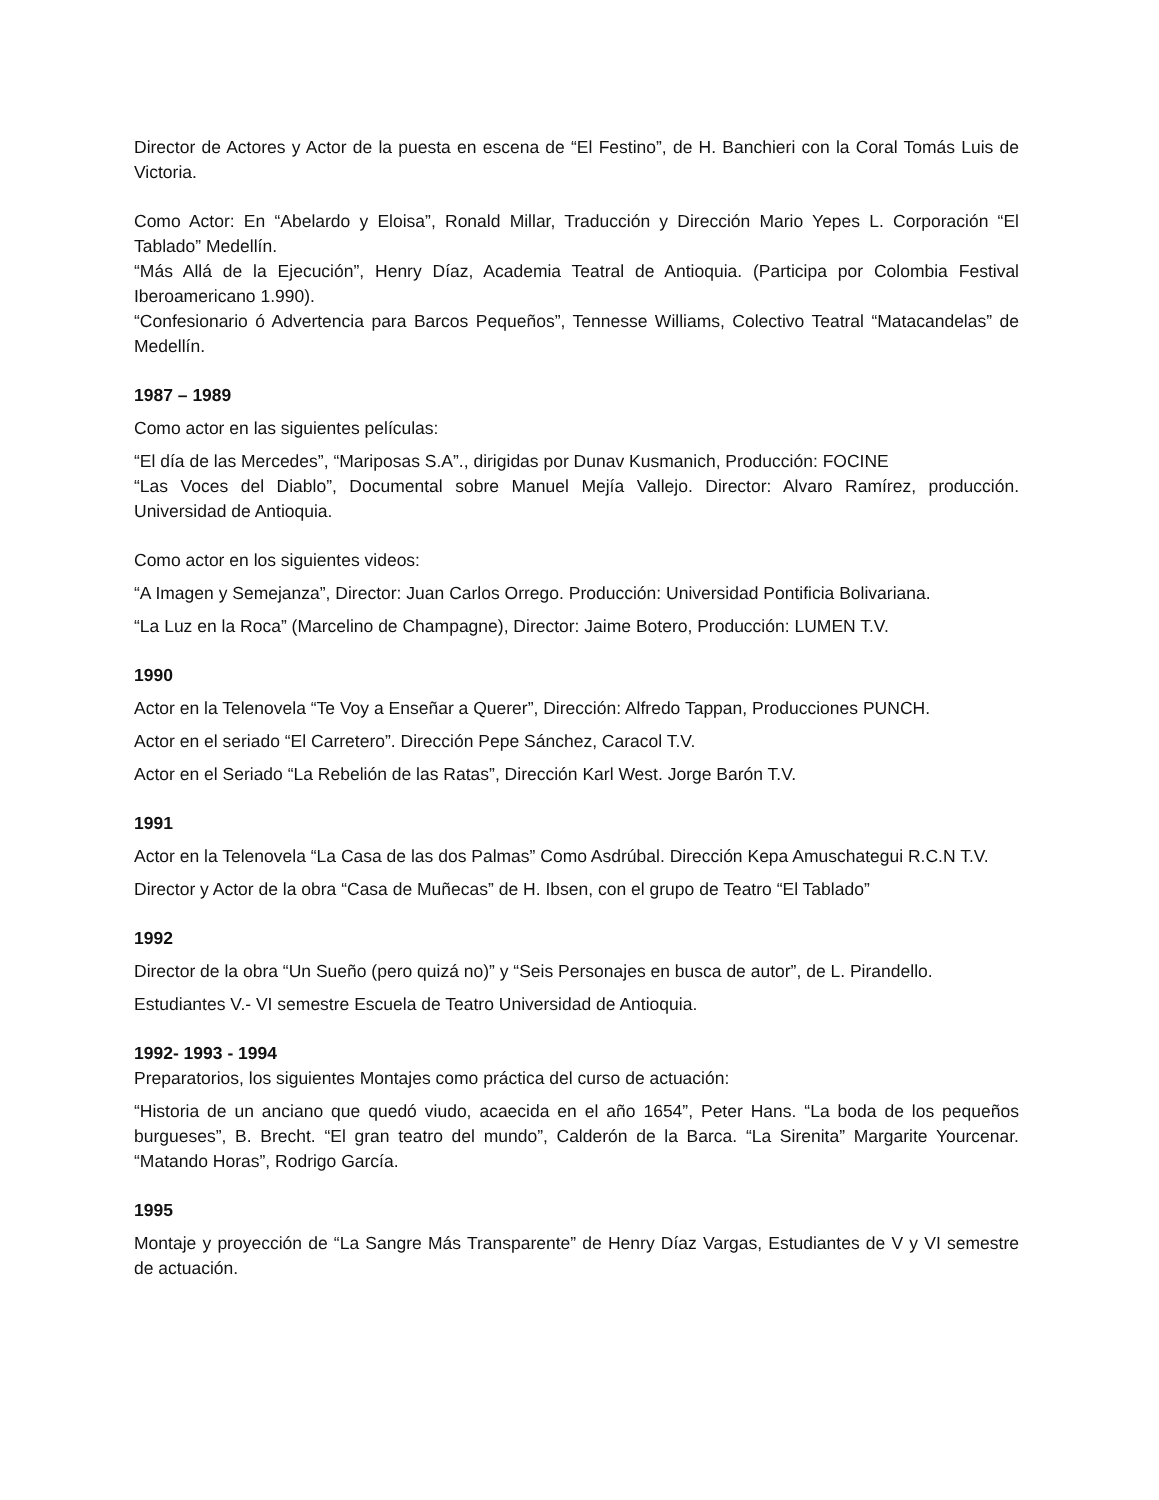Director de Actores y Actor de la puesta en escena de “El Festino”, de H. Banchieri con la Coral Tomás Luis de Victoria.
Como Actor: En “Abelardo y Eloisa”, Ronald Millar, Traducción y Dirección Mario Yepes L. Corporación “El Tablado” Medellín.
“Más Allá de la Ejecución”, Henry Díaz, Academia Teatral de Antioquia. (Participa por Colombia Festival Iberoamericano 1.990).
“Confesionario ó Advertencia para Barcos Pequeños”, Tennesse Williams, Colectivo Teatral “Matacandelas” de Medellín.
1987 – 1989
Como actor en las siguientes películas:
“El día de las Mercedes”, “Mariposas S.A”., dirigidas por Dunav Kusmanich, Producción: FOCINE
“Las Voces del Diablo”, Documental sobre Manuel Mejía Vallejo. Director: Alvaro Ramírez, producción. Universidad de Antioquia.
Como actor en los siguientes videos:
“A Imagen y Semejanza”, Director: Juan Carlos Orrego. Producción: Universidad Pontificia Bolivariana.
“La Luz en la Roca” (Marcelino de Champagne), Director: Jaime Botero, Producción: LUMEN T.V.
1990
Actor en la Telenovela “Te Voy a Enseñar a Querer”, Dirección: Alfredo Tappan, Producciones PUNCH.
Actor en el seriado “El Carretero”. Dirección Pepe Sánchez, Caracol T.V.
Actor en el Seriado “La Rebelión de las Ratas”, Dirección Karl West. Jorge Barón T.V.
1991
Actor en la Telenovela “La Casa de las dos Palmas” Como Asdrúbal. Dirección Kepa Amuschategui R.C.N T.V.
Director y Actor de la obra “Casa de Muñecas” de H. Ibsen, con el grupo de Teatro “El Tablado”
1992
Director de la obra “Un Sueño (pero quizá no)” y “Seis Personajes en busca de autor”, de L. Pirandello.
Estudiantes V.- VI semestre Escuela de Teatro Universidad de Antioquia.
1992- 1993 - 1994
Preparatorios, los siguientes Montajes como práctica del curso de actuación:
“Historia de un anciano que quedó viudo, acaecida en el año 1654”, Peter Hans. “La boda de los pequeños burgueses”, B. Brecht. “El gran teatro del mundo”, Calderón de la Barca. “La Sirenita” Margarite Yourcenar. “Matando Horas”, Rodrigo García.
1995
Montaje y proyección de “La Sangre Más Transparente” de Henry Díaz Vargas, Estudiantes de V y VI semestre de actuación.